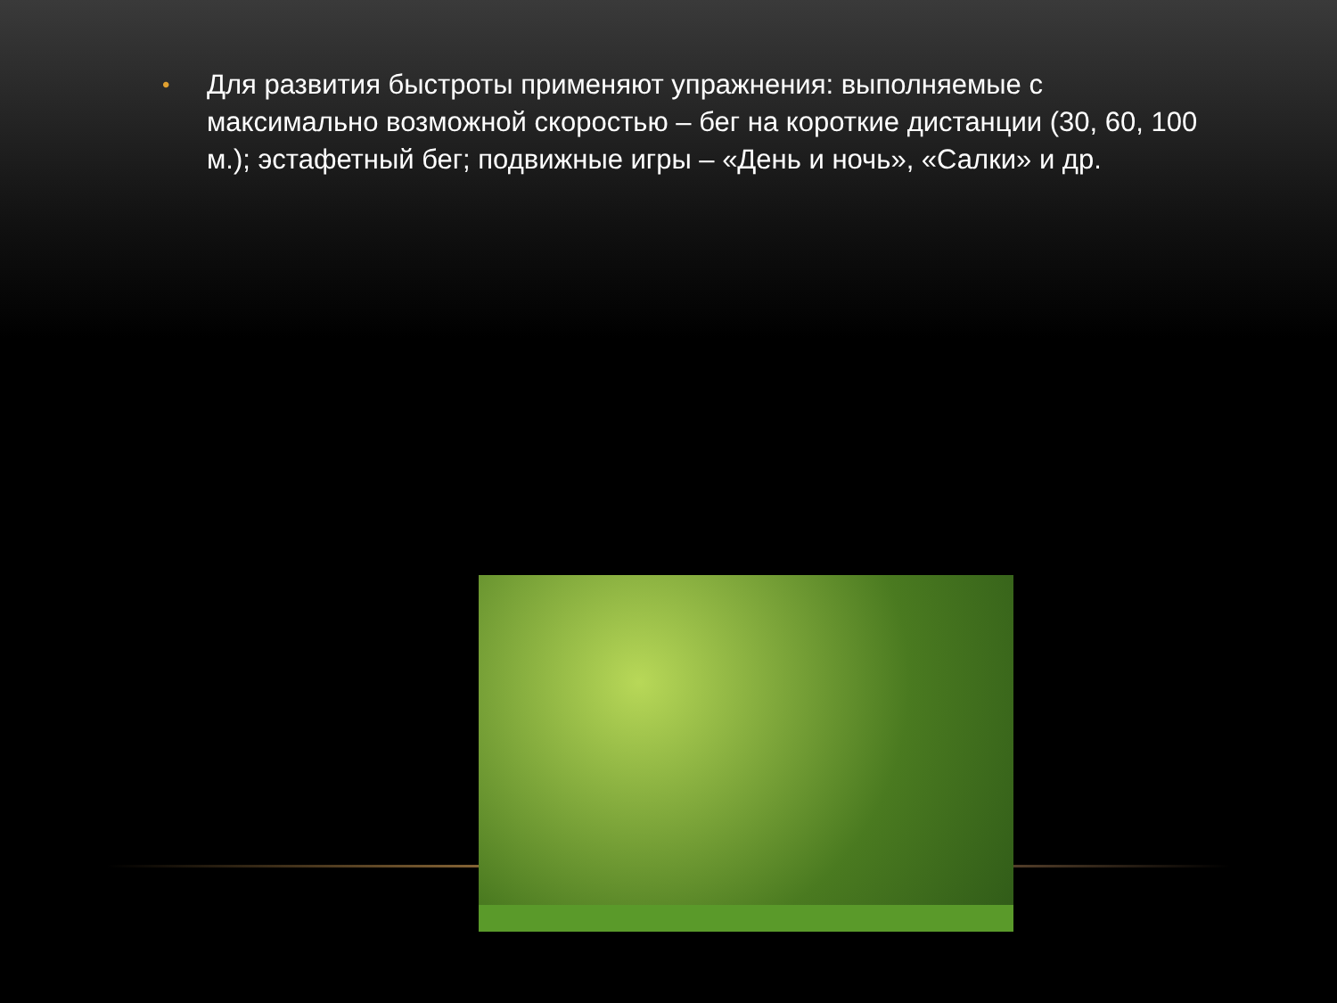•
Для развития быстроты применяют упражнения: выполняемые с максимально возможной скоростью – бег на короткие дистанции (30, 60, 100 м.); эстафетный бег; подвижные игры – «День и ночь», «Салки» и др.